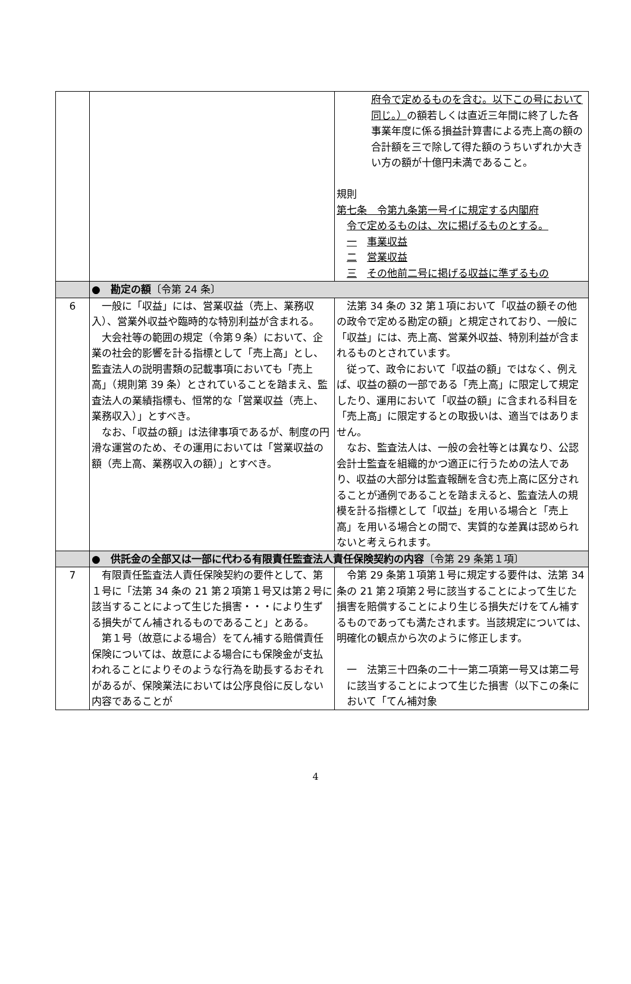| | | 府令で定めるものを含む。以下この号において同じ。） の額若しくは直近三年間に終了した各事業年度に係る損益計算書による売上高の額の合計額を三で除して得た額のうちいずれか大きい方の額が十億円未満であること。 規則 第七条 令第九条第一号イに規定する内閣府 令で定めるものは、次に掲げるものとする。 一 事業収益 二 営業収益 三 その他前二号に掲げる収益に準ずるもの |
| | ● 勘定の額 〔令第 24 条〕 | |
| 6 | 一般に「収益」には、営業収益（売上、業務収入）、営業外収益や臨時的な特別利益が含まれる。 大会社等の範囲の規定（令第９条）において、企業の社会的影響を計る指標として「売上高」とし、監査法人の説明書類の記載事項においても「売上高」（規則第 39 条）とされていることを踏まえ、監査法人の業績指標も、恒常的な「営業収益（売上、業務収入）」とすべき。 なお、「収益の額」は法律事項であるが、制度の円滑な運営のため、その運用においては「営業収益の額（売上高、業務収入の額）」とすべき。 | 法第 34 条の 32 第１項において「収益の額その他の政令で定める勘定の額」と規定されており、一般に「収益」には、売上高、営業外収益、特別利益が含まれるものとされています。 従って、政令において「収益の額」ではなく、例えば、収益の額の一部である「売上高」に限定して規定したり、運用において「収益の額」に含まれる科目を「売上高」に限定するとの取扱いは、適当ではありません。 なお、監査法人は、一般の会社等とは異なり、公認会計士監査を組織的かつ適正に行うための法人であり、収益の大部分は監査報酬を含む売上高に区分されることが通例であることを踏まえると、監査法人の規模を計る指標として「収益」を用いる場合と「売上高」を用いる場合との間で、実質的な差異は認められないと考えられます。 |
| | ● 供託金の全部又は一部に代わる有限責任監査法人責任保険契約の内容 〔令第 29 条第１項〕 | |
| 7 | 有限責任監査法人責任保険契約の要件として、第１号に「法第 34 条の 21 第２項第１号又は第２号に該当することによって生じた損害・・・により生ずる損失がてん補されるものであること」とある。 第１号（故意による場合）をてん補する賠償責任保険については、故意による場合にも保険金が支払われることによりそのような行為を助長するおそれがあるが、保険業法においては公序良俗に反しない内容であることが | 令第 29 条第１項第１号に規定する要件は、法第 34 条の 21 第２項第２号に該当することによって生じた損害を賠償することにより生じる損失だけをてん補するものであっても満たされます。当該規定については、明確化の観点から次のように修正します。 一 法第三十四条の二十一第二項第一号又は第二号に該当することによつて生じた損害（以下この条において「てん補対象 |
4